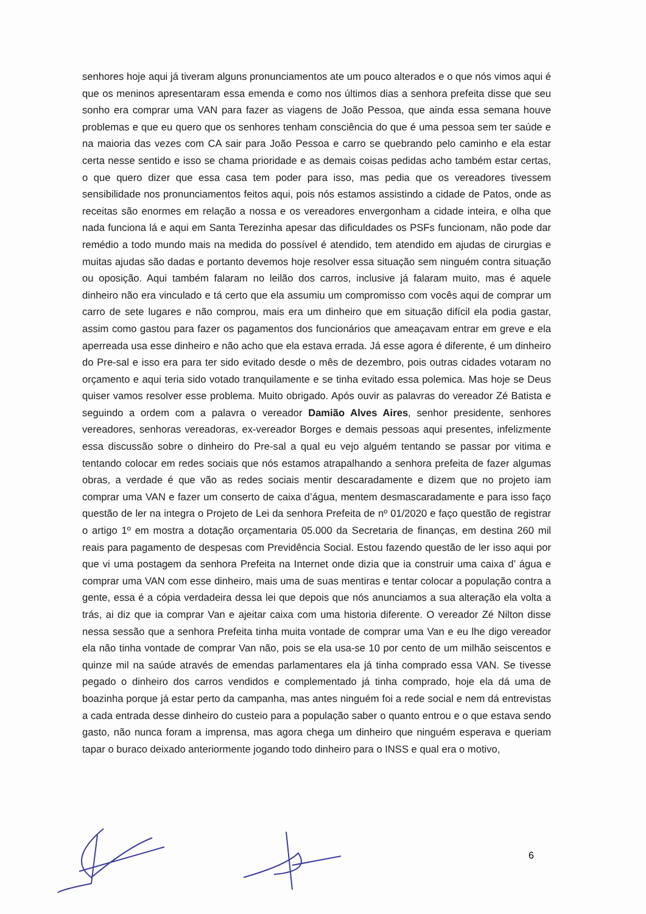senhores hoje aqui já tiveram alguns pronunciamentos ate um pouco alterados e o que nós vimos aqui é que os meninos apresentaram essa emenda e como nos últimos dias a senhora prefeita disse que seu sonho era comprar uma VAN para fazer as viagens de João Pessoa, que ainda essa semana houve problemas e que eu quero que os senhores tenham consciência do que é uma pessoa sem ter saúde e na maioria das vezes com CA sair para João Pessoa e carro se quebrando pelo caminho e ela estar certa nesse sentido e isso se chama prioridade e as demais coisas pedidas acho também estar certas, o que quero dizer que essa casa tem poder para isso, mas pedia que os vereadores tivessem sensibilidade nos pronunciamentos feitos aqui, pois nós estamos assistindo a cidade de Patos, onde as receitas são enormes em relação a nossa e os vereadores envergonham a cidade inteira, e olha que nada funciona lá e aqui em Santa Terezinha apesar das dificuldades os PSFs funcionam, não pode dar remédio a todo mundo mais na medida do possível é atendido, tem atendido em ajudas de cirurgias e muitas ajudas são dadas e portanto devemos hoje resolver essa situação sem ninguém contra situação ou oposição. Aqui também falaram no leilão dos carros, inclusive já falaram muito, mas é aquele dinheiro não era vinculado e tá certo que ela assumiu um compromisso com vocês aqui de comprar um carro de sete lugares e não comprou, mais era um dinheiro que em situação difícil ela podia gastar, assim como gastou para fazer os pagamentos dos funcionários que ameaçavam entrar em greve e ela aperreada usa esse dinheiro e não acho que ela estava errada. Já esse agora é diferente, é um dinheiro do Pre-sal e isso era para ter sido evitado desde o mês de dezembro, pois outras cidades votaram no orçamento e aqui teria sido votado tranquilamente e se tinha evitado essa polemica. Mas hoje se Deus quiser vamos resolver esse problema. Muito obrigado. Após ouvir as palavras do vereador Zé Batista e seguindo a ordem com a palavra o vereador Damião Alves Aires, senhor presidente, senhores vereadores, senhoras vereadoras, ex-vereador Borges e demais pessoas aqui presentes, infelizmente essa discussão sobre o dinheiro do Pre-sal a qual eu vejo alguém tentando se passar por vitima e tentando colocar em redes sociais que nós estamos atrapalhando a senhora prefeita de fazer algumas obras, a verdade é que vão as redes sociais mentir descaradamente e dizem que no projeto iam comprar uma VAN e fazer um conserto de caixa d’água, mentem desmascaradamente e para isso faço questão de ler na integra o Projeto de Lei da senhora Prefeita de nº 01/2020 e faço questão de registrar o artigo 1º em mostra a dotação orçamentaria 05.000 da Secretaria de finanças, em destina 260 mil reais para pagamento de despesas com Previdência Social. Estou fazendo questão de ler isso aqui por que vi uma postagem da senhora Prefeita na Internet onde dizia que ia construir uma caixa d’ água e comprar uma VAN com esse dinheiro, mais uma de suas mentiras e tentar colocar a população contra a gente, essa é a cópia verdadeira dessa lei que depois que nós anunciamos a sua alteração ela volta a trás, ai diz que ia comprar Van e ajeitar caixa com uma historia diferente. O vereador Zé Nilton disse nessa sessão que a senhora Prefeita tinha muita vontade de comprar uma Van e eu lhe digo vereador ela não tinha vontade de comprar Van não, pois se ela usa-se 10 por cento de um milhão seiscentos e quinze mil na saúde através de emendas parlamentares ela já tinha comprado essa VAN. Se tivesse pegado o dinheiro dos carros vendidos e complementado já tinha comprado, hoje ela dá uma de boazinha porque já estar perto da campanha, mas antes ninguém foi a rede social e nem dá entrevistas a cada entrada desse dinheiro do custeio para a população saber o quanto entrou e o que estava sendo gasto, não nunca foram a imprensa, mas agora chega um dinheiro que ninguém esperava e queriam tapar o buraco deixado anteriormente jogando todo dinheiro para o INSS e qual era o motivo,
6